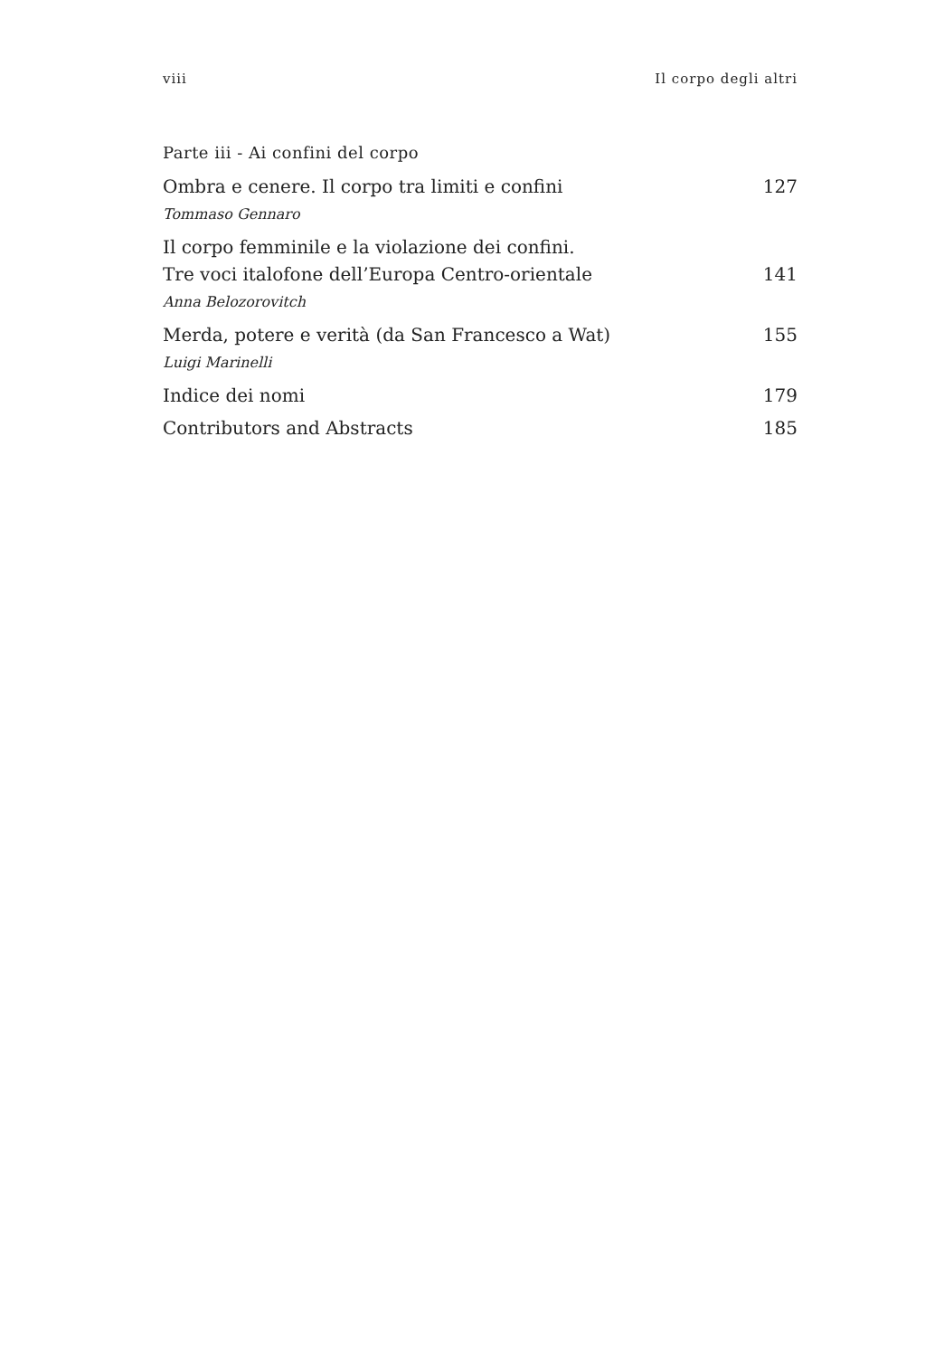viii Il corpo degli altri
Parte iii - Ai confini del corpo
Ombra e cenere. Il corpo tra limiti e confini 127
Tommaso Gennaro
Il corpo femminile e la violazione dei confini.
Tre voci italofone dell’Europa Centro-orientale 141
Anna Belozorovitch
Merda, potere e verità (da San Francesco a Wat) 155
Luigi Marinelli
Indice dei nomi 179
Contributors and Abstracts 185